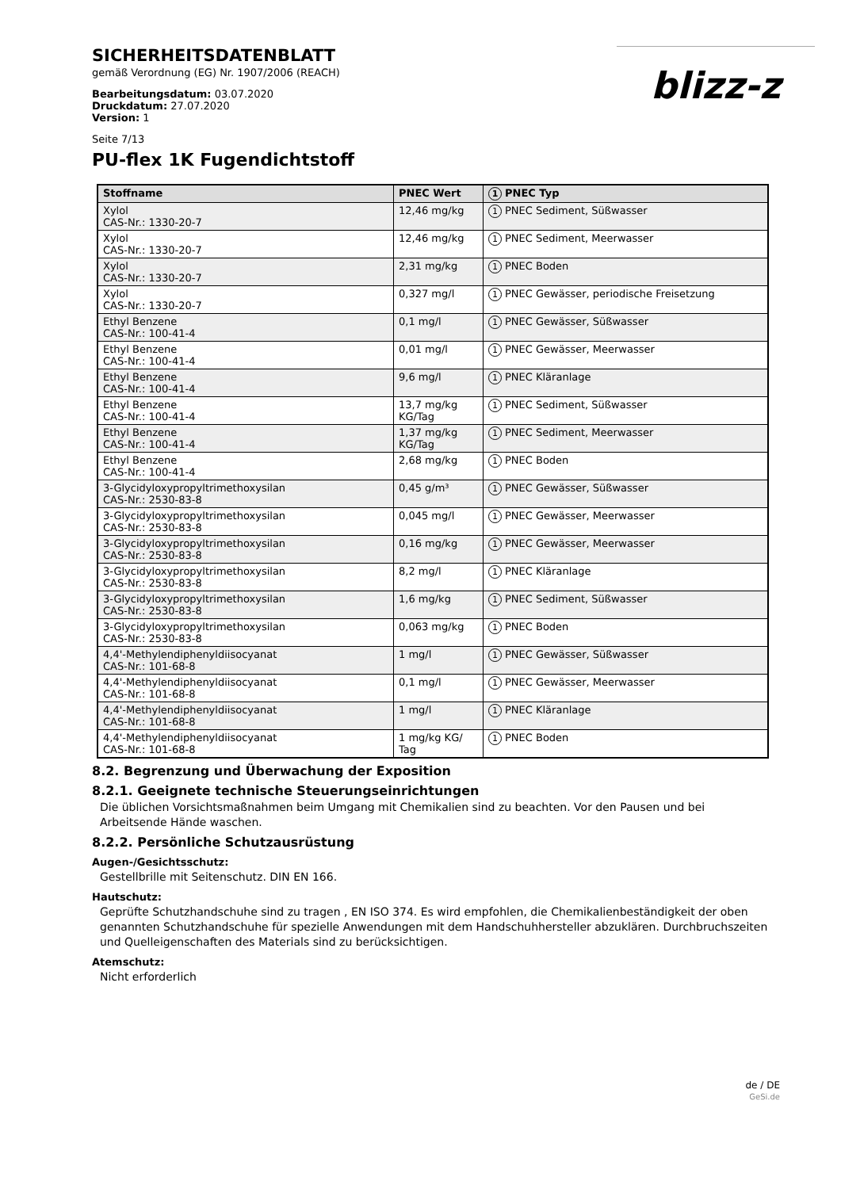SICHERHEITSDATENBLATT
gemäß Verordnung (EG) Nr. 1907/2006 (REACH)
Bearbeitungsdatum: 03.07.2020
Druckdatum: 27.07.2020
Version: 1
Seite 7/13
blizz-z
PU-flex 1K Fugendichtstoff
| Stoffname | PNEC Wert | 1 PNEC Typ |
| --- | --- | --- |
| Xylol CAS-Nr.: 1330-20-7 | 12,46 mg/kg | 1 PNEC Sediment, Süßwasser |
| Xylol CAS-Nr.: 1330-20-7 | 12,46 mg/kg | 1 PNEC Sediment, Meerwasser |
| Xylol CAS-Nr.: 1330-20-7 | 2,31 mg/kg | 1 PNEC Boden |
| Xylol CAS-Nr.: 1330-20-7 | 0,327 mg/l | 1 PNEC Gewässer, periodische Freisetzung |
| Ethyl Benzene CAS-Nr.: 100-41-4 | 0,1 mg/l | 1 PNEC Gewässer, Süßwasser |
| Ethyl Benzene CAS-Nr.: 100-41-4 | 0,01 mg/l | 1 PNEC Gewässer, Meerwasser |
| Ethyl Benzene CAS-Nr.: 100-41-4 | 9,6 mg/l | 1 PNEC Kläranlage |
| Ethyl Benzene CAS-Nr.: 100-41-4 | 13,7 mg/kg KG/Tag | 1 PNEC Sediment, Süßwasser |
| Ethyl Benzene CAS-Nr.: 100-41-4 | 1,37 mg/kg KG/Tag | 1 PNEC Sediment, Meerwasser |
| Ethyl Benzene CAS-Nr.: 100-41-4 | 2,68 mg/kg | 1 PNEC Boden |
| 3-Glycidyloxypropyltrimethoxysilan CAS-Nr.: 2530-83-8 | 0,45 g/m³ | 1 PNEC Gewässer, Süßwasser |
| 3-Glycidyloxypropyltrimethoxysilan CAS-Nr.: 2530-83-8 | 0,045 mg/l | 1 PNEC Gewässer, Meerwasser |
| 3-Glycidyloxypropyltrimethoxysilan CAS-Nr.: 2530-83-8 | 0,16 mg/kg | 1 PNEC Gewässer, Meerwasser |
| 3-Glycidyloxypropyltrimethoxysilan CAS-Nr.: 2530-83-8 | 8,2 mg/l | 1 PNEC Kläranlage |
| 3-Glycidyloxypropyltrimethoxysilan CAS-Nr.: 2530-83-8 | 1,6 mg/kg | 1 PNEC Sediment, Süßwasser |
| 3-Glycidyloxypropyltrimethoxysilan CAS-Nr.: 2530-83-8 | 0,063 mg/kg | 1 PNEC Boden |
| 4,4'-Methylendiphenyldiisocyanat CAS-Nr.: 101-68-8 | 1 mg/l | 1 PNEC Gewässer, Süßwasser |
| 4,4'-Methylendiphenyldiisocyanat CAS-Nr.: 101-68-8 | 0,1 mg/l | 1 PNEC Gewässer, Meerwasser |
| 4,4'-Methylendiphenyldiisocyanat CAS-Nr.: 101-68-8 | 1 mg/l | 1 PNEC Kläranlage |
| 4,4'-Methylendiphenyldiisocyanat CAS-Nr.: 101-68-8 | 1 mg/kg KG/ Tag | 1 PNEC Boden |
8.2. Begrenzung und Überwachung der Exposition
8.2.1. Geeignete technische Steuerungseinrichtungen
Die üblichen Vorsichtsmaßnahmen beim Umgang mit Chemikalien sind zu beachten. Vor den Pausen und bei Arbeitsende Hände waschen.
8.2.2. Persönliche Schutzausrüstung
Augen-/Gesichtsschutz:
Gestellbrille mit Seitenschutz. DIN EN 166.
Hautschutz:
Geprüfte Schutzhandschuhe sind zu tragen , EN ISO 374. Es wird empfohlen, die Chemikalienbeständigkeit der oben genannten Schutzhandschuhe für spezielle Anwendungen mit dem Handschuhhersteller abzuklären. Durchbruchszeiten und Quelleigenschaften des Materials sind zu berücksichtigen.
Atemschutz:
Nicht erforderlich
de / DE
GeSi.de